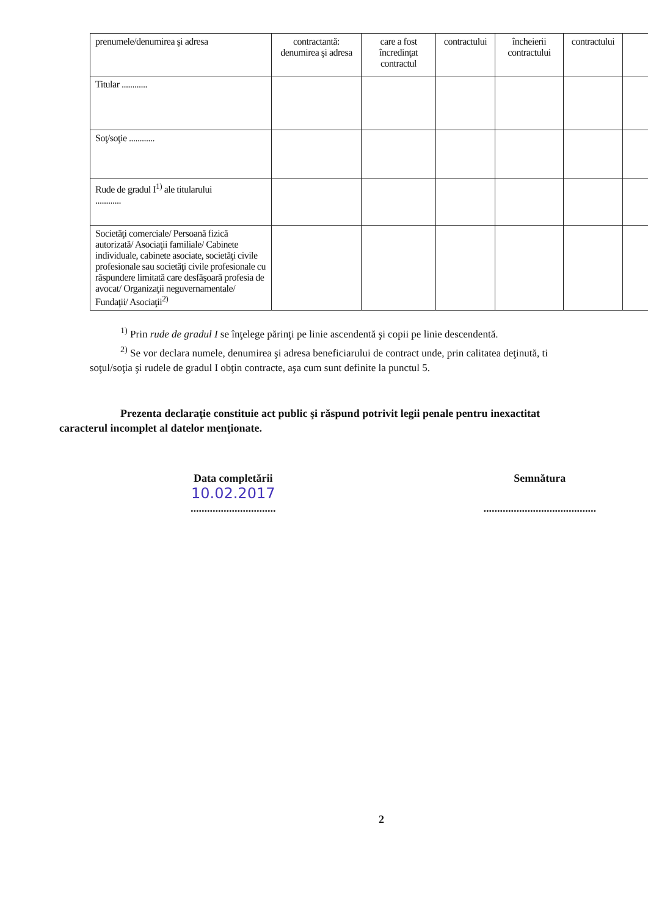| prenumele/denumirea şi adresa | contractantă: denumirea şi adresa | care a fost încredinţat contractul | contractului | încheierii contractului | contractului | |
| Titular ............ | | | | | | |
| Soţ/soţie ............ | | | | | | |
| Rude de gradul I<sup>1)</sup> ale titularului ............ | | | | | | |
| Societăţi comerciale/ Persoană fizică autorizată/ Asociaţii familiale/ Cabinete individuale, cabinete asociate, societăţi civile profesionale sau societăţi civile profesionale cu răspundere limitată care desfăşoară profesia de avocat/ Organizaţii neguvernamentale/ Fundaţii/ Asociaţii<sup>2)</sup> | | | | | | |
<sup>1)</sup> Prin rude de gradul I se înţelege părinţi pe linie ascendentă şi copii pe linie descendentă.
<sup>2)</sup> Se vor declara numele, denumirea şi adresa beneficiarului de contract unde, prin calitatea deţinută, ti
soţul/soţia şi rudele de gradul I obţin contracte, aşa cum sunt definite la punctul 5.
Prezenta declaraţie constituie act public şi răspund potrivit legii penale pentru inexactitat
caracterul incomplet al datelor menţionate.
Data completării
10.02.2017
...............................
Semnătura
.........................................
2